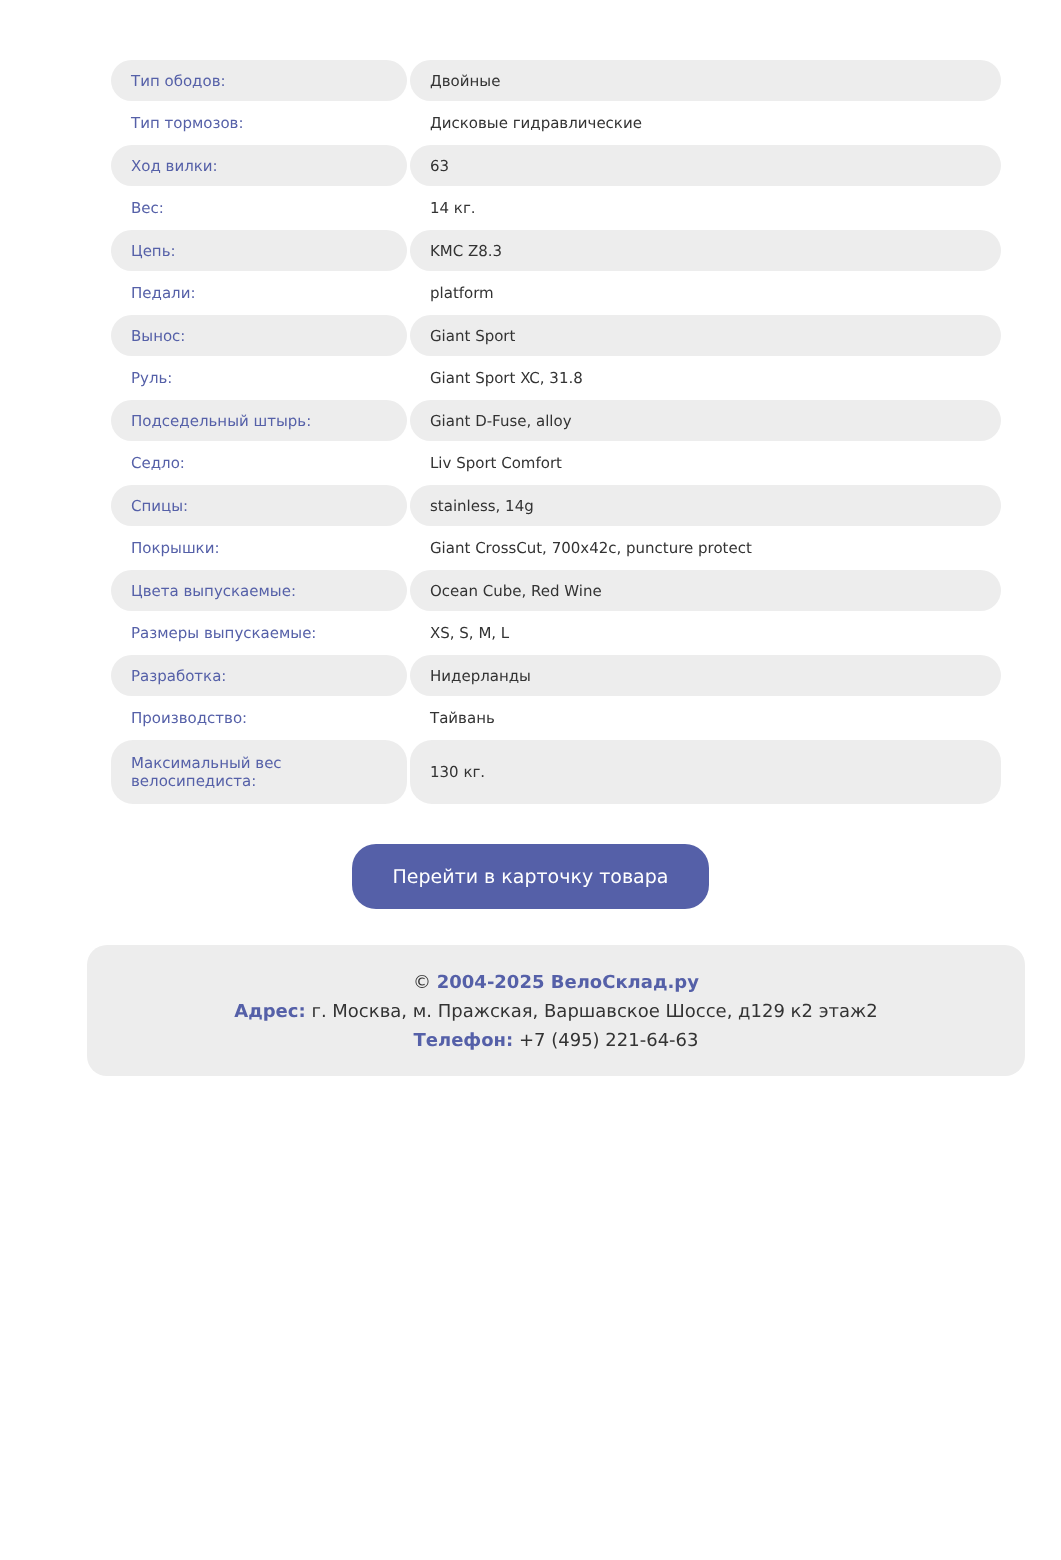| Тип ободов: | Двойные |
| Тип тормозов: | Дисковые гидравлические |
| Ход вилки: | 63 |
| Вес: | 14 кг. |
| Цепь: | KMC Z8.3 |
| Педали: | platform |
| Вынос: | Giant Sport |
| Руль: | Giant Sport XC, 31.8 |
| Подседельный штырь: | Giant D-Fuse, alloy |
| Седло: | Liv Sport Comfort |
| Спицы: | stainless, 14g |
| Покрышки: | Giant CrossCut, 700x42c, puncture protect |
| Цвета выпускаемые: | Ocean Cube, Red Wine |
| Размеры выпускаемые: | XS, S, M, L |
| Разработка: | Нидерланды |
| Производство: | Тайвань |
| Максимальный вес велосипедиста: | 130 кг. |
Перейти в карточку товара
© 2004-2025 ВелоСклад.ру
Адрес: г. Москва, м. Пражская, Варшавское Шоссе, д129 к2 этаж2
Телефон: +7 (495) 221-64-63